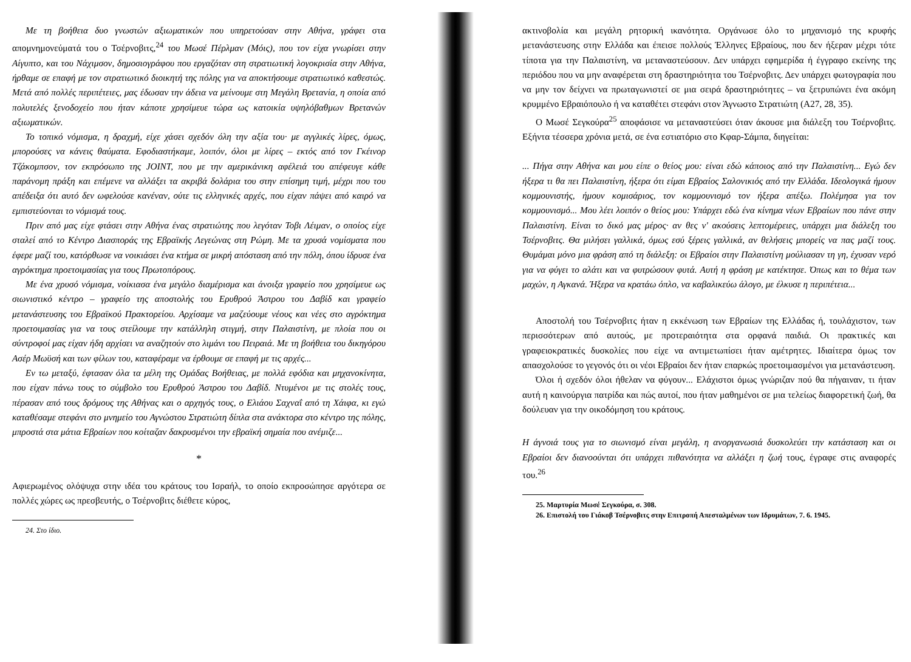Με τη βοήθεια δυο γνωστών αξιωματικών που υπηρετούσαν στην Αθήνα, γράφει στα απομνημονεύματά του ο Τσέρνοβιτς,<sup>24</sup> του Μωσέ Πέρλμαν (Μόις), που τον είχα γνωρίσει στην Αίγυπτο, και του Νάχιμσον, δημοσιογράφου που εργαζόταν στη στρατιωτική λογοκρισία στην Αθήνα, ήρθαμε σε επαφή με τον στρατιωτικό διοικητή της πόλης για να αποκτήσουμε στρατιωτικό καθεστώς. Μετά από πολλές περιπέτειες, μας έδωσαν την άδεια να μείνουμε στη Μεγάλη Βρετανία, η οποία από πολυτελές ξενοδοχείο που ήταν κάποτε χρησίμευε τώρα ως κατοικία υψηλόβαθμων Βρετανών αξιωματικών.
Το τοπικό νόμισμα, η δραχμή, είχε χάσει σχεδόν όλη την αξία του· με αγγλικές λίρες, όμως, μπορούσες να κάνεις θαύματα. Εφοδιαστήκαμε, λοιπόν, όλοι με λίρες – εκτός από τον Γκέινορ Τζάκομπσον, τον εκπρόσωπο της JOINT, που με την αμερικάνικη αφέλειά του απέφευγε κάθε παράνομη πράξη και επέμενε να αλλάξει τα ακριβά δολάρια του στην επίσημη τιμή, μέχρι που του απέδειξα ότι αυτό δεν ωφελούσε κανέναν, ούτε τις ελληνικές αρχές, που είχαν πάψει από καιρό να εμπιστεύονται το νόμισμά τους.
Πριν από μας είχε φτάσει στην Αθήνα ένας στρατιώτης που λεγόταν Τοβι Λέιμαν, ο οποίος είχε σταλεί από το Κέντρο Διασποράς της Εβραϊκής Λεγεώνας στη Ρώμη. Με τα χρυσά νομίσματα που έφερε μαζί του, κατόρθωσε να νοικιάσει ένα κτήμα σε μικρή απόσταση από την πόλη, όπου ίδρυσε ένα αγρόκτημα προετοιμασίας για τους Πρωτοπόρους.
Με ένα χρυσό νόμισμα, νοίκιασα ένα μεγάλο διαμέρισμα και άνοιξα γραφείο που χρησίμευε ως σιωνιστικό κέντρο – γραφείο της αποστολής του Ερυθρού Άστρου του Δαβίδ και γραφείο μετανάστευσης του Εβραϊκού Πρακτορείου. Αρχίσαμε να μαζεύουμε νέους και νέες στο αγρόκτημα προετοιμασίας για να τους στείλουμε την κατάλληλη στιγμή, στην Παλαιστίνη, με πλοία που οι σύντροφοί μας είχαν ήδη αρχίσει να αναζητούν στο λιμάνι του Πειραιά. Με τη βοήθεια του δικηγόρου Ασέρ Μωϋσή και των φίλων του, καταφέραμε να έρθουμε σε επαφή με τις αρχές...
Εν τω μεταξύ, έφτασαν όλα τα μέλη της Ομάδας Βοήθειας, με πολλά εφόδια και μηχανοκίνητα, που είχαν πάνω τους το σύμβολο του Ερυθρού Άστρου του Δαβίδ. Ντυμένοι με τις στολές τους, πέρασαν από τους δρόμους της Αθήνας και ο αρχηγός τους, ο Ελιάου Σαχναΐ από τη Χάιφα, κι εγώ καταθέσαμε στεφάνι στο μνημείο του Αγνώστου Στρατιώτη δίπλα στα ανάκτορα στο κέντρο της πόλης, μπροστά στα μάτια Εβραίων που κοίταζαν δακρυσμένοι την εβραϊκή σημαία που ανέμιζε...
*
Αφιερωμένος ολόψυχα στην ιδέα του κράτους του Ισραήλ, το οποίο εκπροσώπησε αργότερα σε πολλές χώρες ως πρεσβευτής, ο Τσέρνοβιτς διέθετε κύρος,
24. Στο ίδιο.
ακτινοβολία και μεγάλη ρητορική ικανότητα. Οργάνωσε όλο το μηχανισμό της κρυφής μετανάστευσης στην Ελλάδα και έπεισε πολλούς Έλληνες Εβραίους, που δεν ήξεραν μέχρι τότε τίποτα για την Παλαιστίνη, να μεταναστεύσουν. Δεν υπάρχει εφημερίδα ή έγγραφο εκείνης της περιόδου που να μην αναφέρεται στη δραστηριότητα του Τσέρνοβιτς. Δεν υπάρχει φωτογραφία που να μην τον δείχνει να πρωταγωνιστεί σε μια σειρά δραστηριότητες – να ξετρυπώνει ένα ακόμη κρυμμένο Εβραιόπουλο ή να καταθέτει στεφάνι στον Άγνωστο Στρατιώτη (Α27, 28, 35).
Ο Μωσέ Σεγκούρα<sup>25</sup> αποφάσισε να μεταναστεύσει όταν άκουσε μια διάλεξη του Τσέρνοβιτς. Εξήντα τέσσερα χρόνια μετά, σε ένα εστιατόριο στο Κφαρ-Σάμπα, διηγείται:
... Πήγα στην Αθήνα και μου είπε ο θείος μου: είναι εδώ κάποιος από την Παλαιστίνη... Εγώ δεν ήξερα τι θα πει Παλαιστίνη, ήξερα ότι είμαι Εβραίος Σαλονικιός από την Ελλάδα. Ιδεολογικά ήμουν κομμουνιστής, ήμουν κομισάριος, τον κομμουνισμό τον ήξερα απέξω. Πολέμησα για τον κομμουνισμό... Μου λέει λοιπόν ο θείος μου: Υπάρχει εδώ ένα κίνημα νέων Εβραίων που πάνε στην Παλαιστίνη. Είναι το δικό μας μέρος· αν θες ν' ακούσεις λεπτομέρειες, υπάρχει μια διάλεξη του Τσέρνοβιτς. Θα μιλήσει γαλλικά, όμως εσύ ξέρεις γαλλικά, αν θελήσεις μπορείς να πας μαζί τους. Θυμάμαι μόνο μια φράση από τη διάλεξη: οι Εβραίοι στην Παλαιστίνη μούλιασαν τη γη, έχυσαν νερό για να φύγει το αλάτι και να φυτρώσουν φυτά. Αυτή η φράση με κατέκτησε. Όπως και το θέμα των μαχών, η Αγκανά. Ήξερα να κρατάω όπλο, να καβαλικεύω άλογο, με έλκυσε η περιπέτεια...
Αποστολή του Τσέρνοβιτς ήταν η εκκένωση των Εβραίων της Ελλάδας ή, τουλάχιστον, των περισσότερων από αυτούς, με προτεραιότητα στα ορφανά παιδιά. Οι πρακτικές και γραφειοκρατικές δυσκολίες που είχε να αντιμετωπίσει ήταν αμέτρητες. Ιδιαίτερα όμως τον απασχολούσε το γεγονός ότι οι νέοι Εβραίοι δεν ήταν επαρκώς προετοιμασμένοι για μετανάστευση.
Όλοι ή σχεδόν όλοι ήθελαν να φύγουν... Ελάχιστοι όμως γνώριζαν πού θα πήγαιναν, τι ήταν αυτή η καινούργια πατρίδα και πώς αυτοί, που ήταν μαθημένοι σε μια τελείως διαφορετική ζωή, θα δούλευαν για την οικοδόμηση του κράτους.
Η άγνοιά τους για το σιωνισμό είναι μεγάλη, η ανοργανωσιά δυσκολεύει την κατάσταση και οι Εβραίοι δεν διανοούνται ότι υπάρχει πιθανότητα να αλλάξει η ζωή τους, έγραφε στις αναφορές του.<sup>26</sup>
25. Μαρτυρία Μωσέ Σεγκούρα, σ. 308.
26. Επιστολή του Γιάκοβ Τσέρνοβιτς στην Επιτροπή Απεσταλμένων των Ιδρυμάτων, 7. 6. 1945.